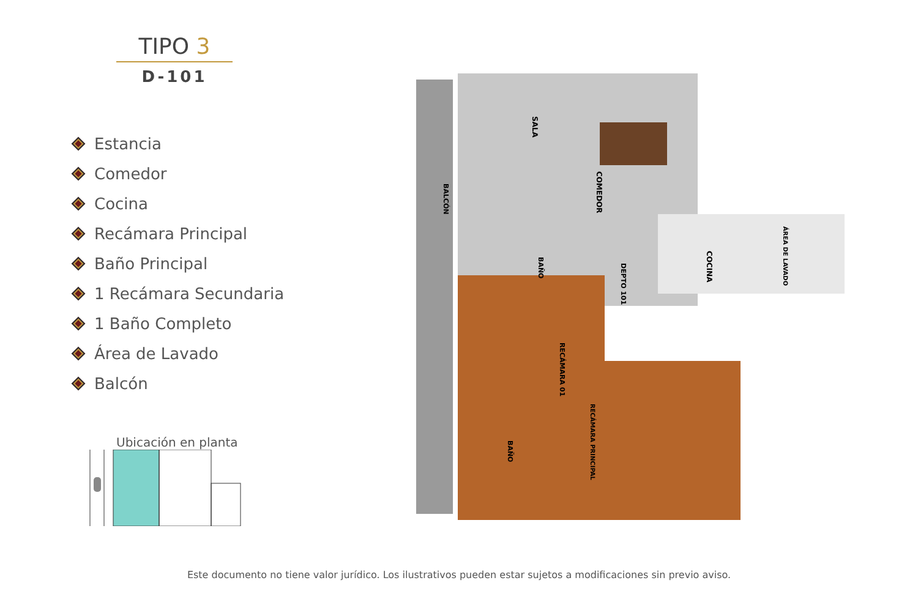TIPO 3
D-101
Estancia
Comedor
Cocina
Recámara Principal
Baño Principal
1 Recámara Secundaria
1 Baño Completo
Área de Lavado
Balcón
Ubicación en planta
SALA
COMEDOR
BALCÓN
COCINA
ÁREA DE LAVADO
BAÑO
DEPTO 101
RECÁMARA 01
RECÁMARA PRINCIPAL
BAÑO
Este documento no tiene valor jurídico. Los ilustrativos pueden estar sujetos a modificaciones sin previo aviso.